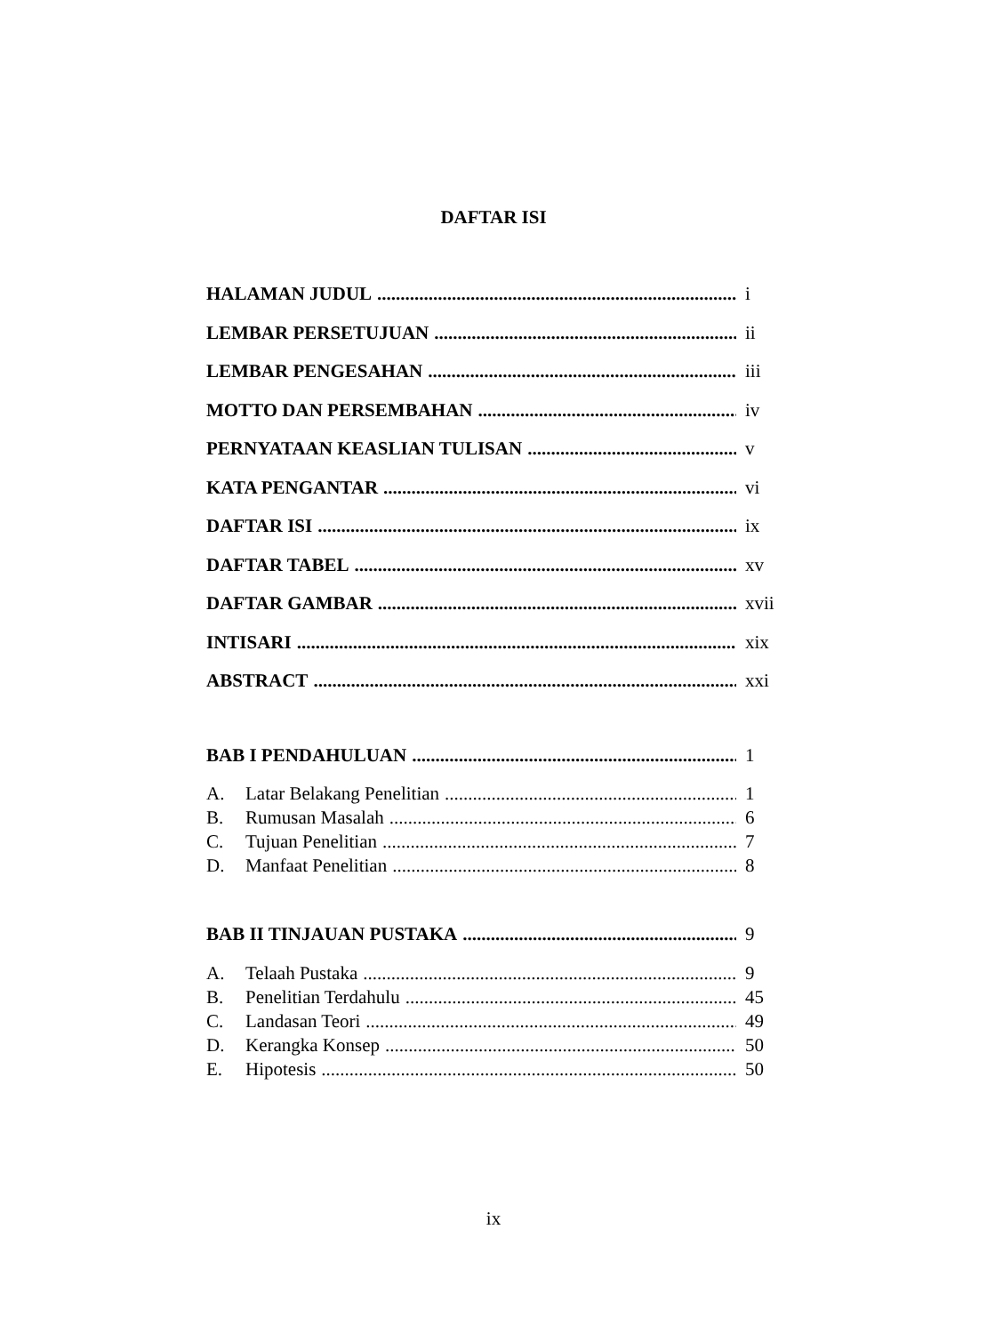DAFTAR ISI
HALAMAN JUDUL i
LEMBAR PERSETUJUAN ii
LEMBAR PENGESAHAN iii
MOTTO DAN PERSEMBAHAN iv
PERNYATAAN KEASLIAN TULISAN v
KATA PENGANTAR vi
DAFTAR ISI ix
DAFTAR TABEL xv
DAFTAR GAMBAR xvii
INTISARI xix
ABSTRACT xxi
BAB I PENDAHULUAN 1
A. Latar Belakang Penelitian 1
B. Rumusan Masalah 6
C. Tujuan Penelitian 7
D. Manfaat Penelitian 8
BAB II TINJAUAN PUSTAKA 9
A. Telaah Pustaka 9
B. Penelitian Terdahulu 45
C. Landasan Teori 49
D. Kerangka Konsep 50
E. Hipotesis 50
ix